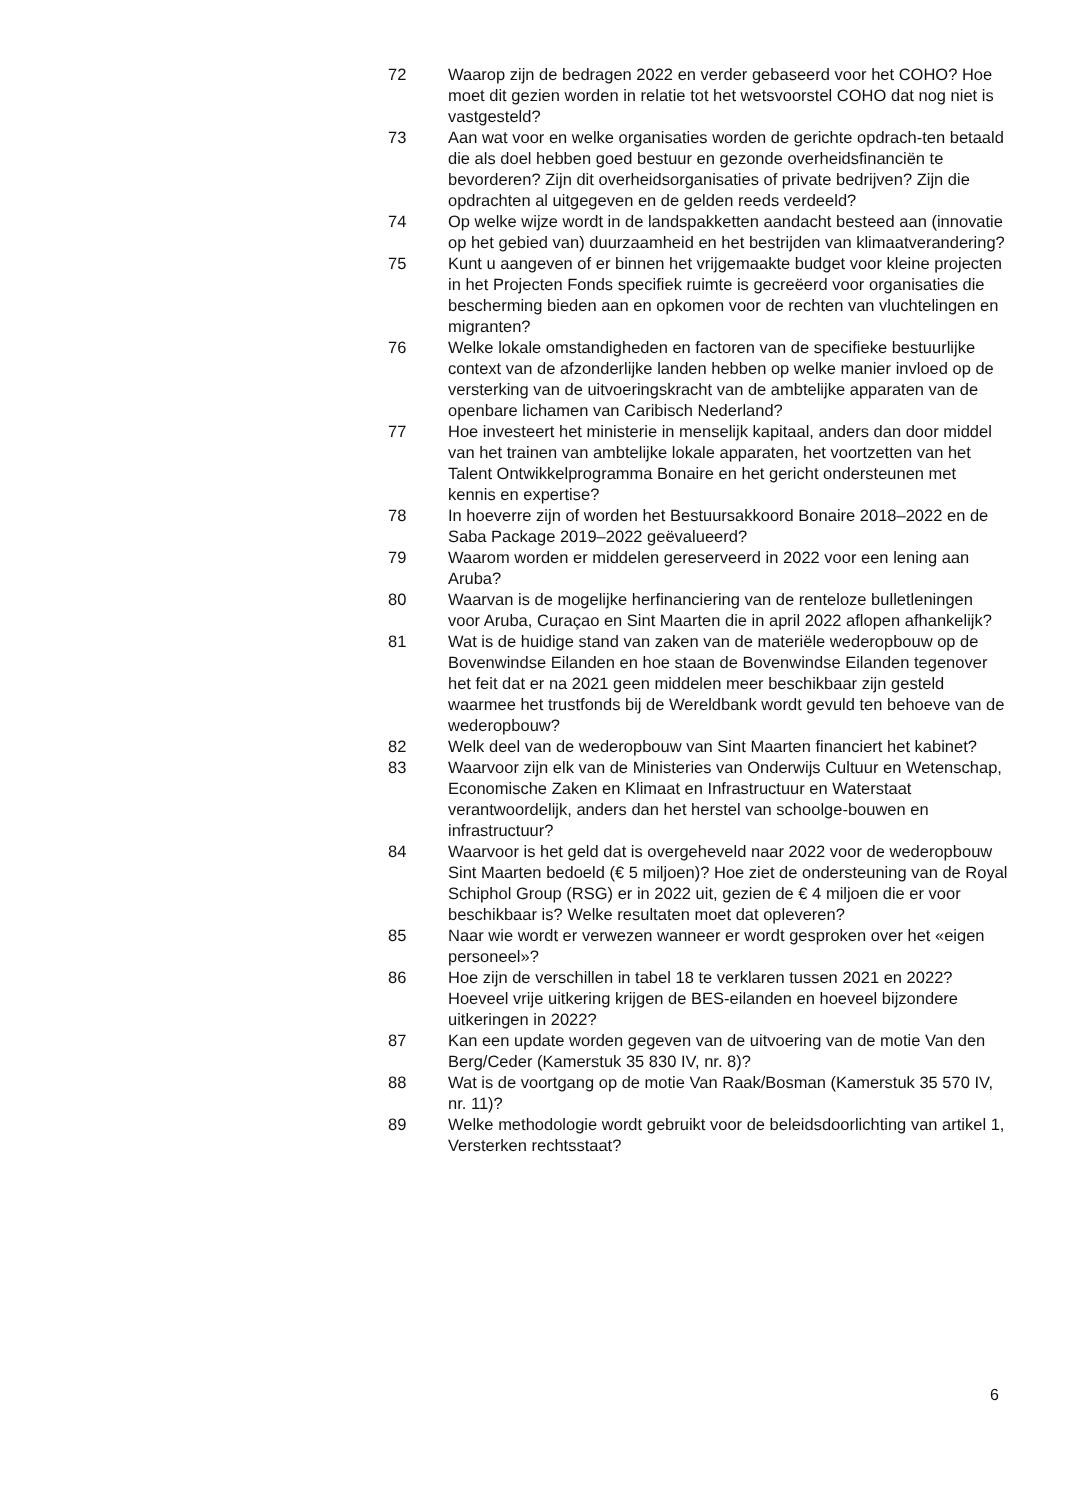72 Waarop zijn de bedragen 2022 en verder gebaseerd voor het COHO? Hoe moet dit gezien worden in relatie tot het wetsvoorstel COHO dat nog niet is vastgesteld?
73 Aan wat voor en welke organisaties worden de gerichte opdrach-ten betaald die als doel hebben goed bestuur en gezonde overheidsfinanciën te bevorderen? Zijn dit overheidsorganisaties of private bedrijven? Zijn die opdrachten al uitgegeven en de gelden reeds verdeeld?
74 Op welke wijze wordt in de landspakketten aandacht besteed aan (innovatie op het gebied van) duurzaamheid en het bestrijden van klimaatverandering?
75 Kunt u aangeven of er binnen het vrijgemaakte budget voor kleine projecten in het Projecten Fonds specifiek ruimte is gecreëerd voor organisaties die bescherming bieden aan en opkomen voor de rechten van vluchtelingen en migranten?
76 Welke lokale omstandigheden en factoren van de specifieke bestuurlijke context van de afzonderlijke landen hebben op welke manier invloed op de versterking van de uitvoeringskracht van de ambtelijke apparaten van de openbare lichamen van Caribisch Nederland?
77 Hoe investeert het ministerie in menselijk kapitaal, anders dan door middel van het trainen van ambtelijke lokale apparaten, het voortzetten van het Talent Ontwikkelprogramma Bonaire en het gericht ondersteunen met kennis en expertise?
78 In hoeverre zijn of worden het Bestuursakkoord Bonaire 2018–2022 en de Saba Package 2019–2022 geëvalueerd?
79 Waarom worden er middelen gereserveerd in 2022 voor een lening aan Aruba?
80 Waarvan is de mogelijke herfinanciering van de renteloze bulletleningen voor Aruba, Curaçao en Sint Maarten die in april 2022 aflopen afhankelijk?
81 Wat is de huidige stand van zaken van de materiële wederopbouw op de Bovenwindse Eilanden en hoe staan de Bovenwindse Eilanden tegenover het feit dat er na 2021 geen middelen meer beschikbaar zijn gesteld waarmee het trustfonds bij de Wereldbank wordt gevuld ten behoeve van de wederopbouw?
82 Welk deel van de wederopbouw van Sint Maarten financiert het kabinet?
83 Waarvoor zijn elk van de Ministeries van Onderwijs Cultuur en Wetenschap, Economische Zaken en Klimaat en Infrastructuur en Waterstaat verantwoordelijk, anders dan het herstel van schoolge-bouwen en infrastructuur?
84 Waarvoor is het geld dat is overgeheveld naar 2022 voor de wederopbouw Sint Maarten bedoeld (€ 5 miljoen)? Hoe ziet de ondersteuning van de Royal Schiphol Group (RSG) er in 2022 uit, gezien de € 4 miljoen die er voor beschikbaar is? Welke resultaten moet dat opleveren?
85 Naar wie wordt er verwezen wanneer er wordt gesproken over het «eigen personeel»?
86 Hoe zijn de verschillen in tabel 18 te verklaren tussen 2021 en 2022? Hoeveel vrije uitkering krijgen de BES-eilanden en hoeveel bijzondere uitkeringen in 2022?
87 Kan een update worden gegeven van de uitvoering van de motie Van den Berg/Ceder (Kamerstuk 35 830 IV, nr. 8)?
88 Wat is de voortgang op de motie Van Raak/Bosman (Kamerstuk 35 570 IV, nr. 11)?
89 Welke methodologie wordt gebruikt voor de beleidsdoorlichting van artikel 1, Versterken rechtsstaat?
6